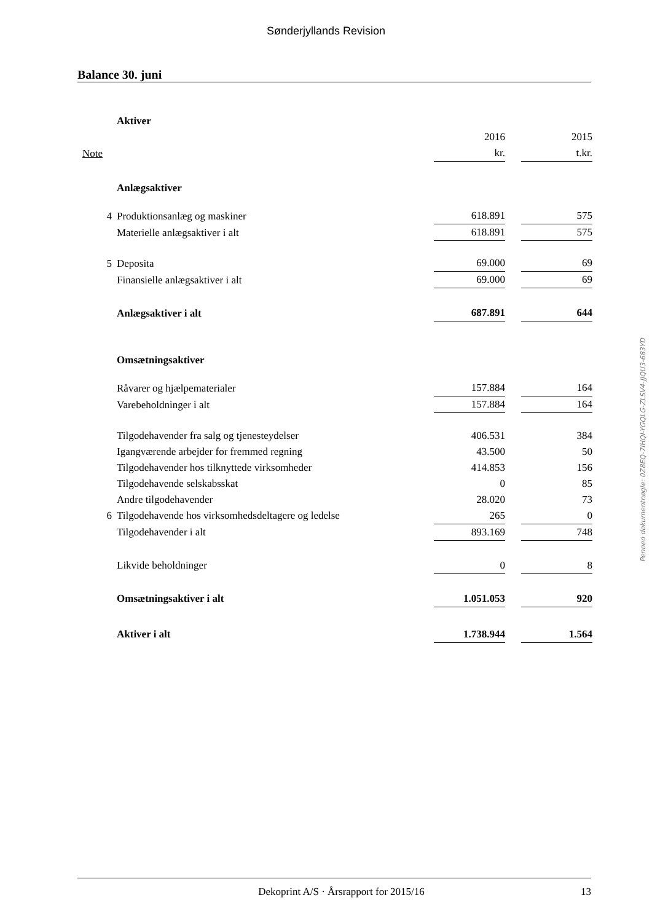Sønderjyllands Revision
Balance 30. juni
| | Aktiver | | | |
| | | 2016 | | 2015 |
| Note | | kr. | | t.kr. |
| | Anlægsaktiver | | | |
| 4 | Produktionsanlæg og maskiner | 618.891 | | 575 |
| | Materielle anlægsaktiver i alt | 618.891 | | 575 |
| 5 | Deposita | 69.000 | | 69 |
| | Finansielle anlægsaktiver i alt | 69.000 | | 69 |
| | Anlægsaktiver i alt | 687.891 | | 644 |
| | Omsætningsaktiver | | | |
| | Råvarer og hjælpematerialer | 157.884 | | 164 |
| | Varebeholdninger i alt | 157.884 | | 164 |
| | Tilgodehavender fra salg og tjenesteydelser | 406.531 | | 384 |
| | Igangværende arbejder for fremmed regning | 43.500 | | 50 |
| | Tilgodehavender hos tilknyttede virksomheder | 414.853 | | 156 |
| | Tilgodehavende selskabsskat | 0 | | 85 |
| | Andre tilgodehavender | 28.020 | | 73 |
| 6 | Tilgodehavende hos virksomhedsdeltagere og ledelse | 265 | | 0 |
| | Tilgodehavender i alt | 893.169 | | 748 |
| | Likvide beholdninger | 0 | | 8 |
| | Omsætningsaktiver i alt | 1.051.053 | | 920 |
| | Aktiver i alt | 1.738.944 | | 1.564 |
Penneo dokumentnøgle: 0Z8EQ-7IHQI-YGQLG-ZLSV4-JJQU3-683YD
Dekoprint A/S · Årsrapport for 2015/16 13